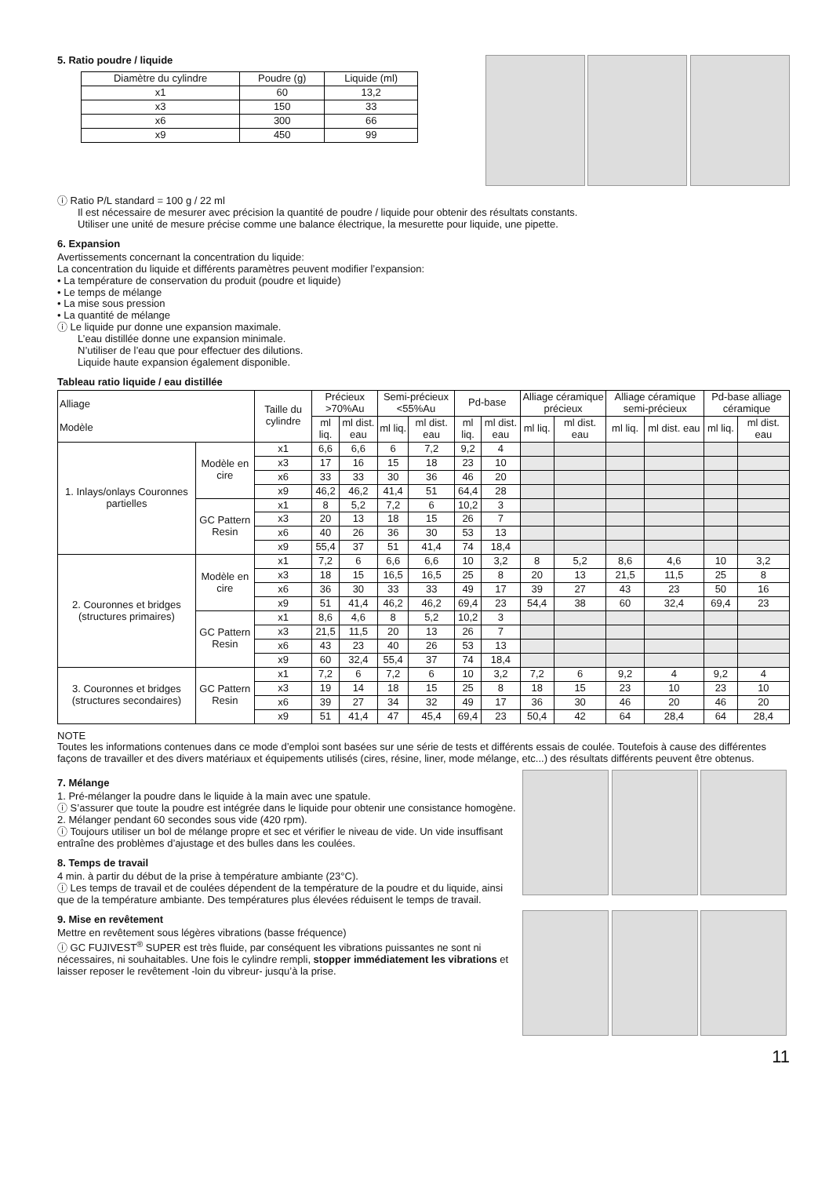5. Ratio poudre / liquide
| Diamètre du cylindre | Poudre (g) | Liquide (ml) |
| --- | --- | --- |
| x1 | 60 | 13,2 |
| x3 | 150 | 33 |
| x6 | 300 | 66 |
| x9 | 450 | 99 |
ⓘ Ratio P/L standard = 100 g / 22 ml
Il est nécessaire de mesurer avec précision la quantité de poudre / liquide pour obtenir des résultats constants.
Utiliser une unité de mesure précise comme une balance électrique, la mesurette pour liquide, une pipette.
6. Expansion
Avertissements concernant la concentration du liquide:
La concentration du liquide et différents paramètres peuvent modifier l’expansion:
• La température de conservation du produit (poudre et liquide)
• Le temps de mélange
• La mise sous pression
• La quantité de mélange
ⓘ Le liquide pur donne une expansion maximale.
L’eau distillée donne une expansion minimale.
N’utiliser de l’eau que pour effectuer des dilutions.
Liquide haute expansion également disponible.
Tableau ratio liquide / eau distillée
| Alliage Modèle | | Taille du cylindre | Précieux >70%Au | | Semi-précieux <55%Au | | Pd-base | | Alliage céramique précieux | | Alliage céramique semi-précieux | | Pd-base alliage céramique | |
| --- | --- | --- | --- | --- | --- | --- | --- | --- | --- | --- | --- | --- | --- | --- |
| | | | ml liq. | ml dist. eau | ml liq. | ml dist. eau | ml liq. | ml dist. eau | ml liq. | ml dist. eau | ml liq. | ml dist. eau | ml liq. | ml dist. eau |
| 1. Inlays/onlays Couronnes partielles | Modèle en cire | x1 | 6,6 | 6,6 | 6 | 7,2 | 9,2 | 4 | | | | | | |
| | | x3 | 17 | 16 | 15 | 18 | 23 | 10 | | | | | | |
| | | x6 | 33 | 33 | 30 | 36 | 46 | 20 | | | | | | |
| | | x9 | 46,2 | 46,2 | 41,4 | 51 | 64,4 | 28 | | | | | | |
| | GC Pattern Resin | x1 | 8 | 5,2 | 7,2 | 6 | 10,2 | 3 | | | | | | |
| | | x3 | 20 | 13 | 18 | 15 | 26 | 7 | | | | | | |
| | | x6 | 40 | 26 | 36 | 30 | 53 | 13 | | | | | | |
| | | x9 | 55,4 | 37 | 51 | 41,4 | 74 | 18,4 | | | | | | |
| 2. Couronnes et bridges (structures primaires) | Modèle en cire | x1 | 7,2 | 6 | 6,6 | 6,6 | 10 | 3,2 | 8 | 5,2 | 8,6 | 4,6 | 10 | 3,2 |
| | | x3 | 18 | 15 | 16,5 | 16,5 | 25 | 8 | 20 | 13 | 21,5 | 11,5 | 25 | 8 |
| | | x6 | 36 | 30 | 33 | 33 | 49 | 17 | 39 | 27 | 43 | 23 | 50 | 16 |
| | | x9 | 51 | 41,4 | 46,2 | 46,2 | 69,4 | 23 | 54,4 | 38 | 60 | 32,4 | 69,4 | 23 |
| | GC Pattern Resin | x1 | 8,6 | 4,6 | 8 | 5,2 | 10,2 | 3 | | | | | | |
| | | x3 | 21,5 | 11,5 | 20 | 13 | 26 | 7 | | | | | | |
| | | x6 | 43 | 23 | 40 | 26 | 53 | 13 | | | | | | |
| | | x9 | 60 | 32,4 | 55,4 | 37 | 74 | 18,4 | | | | | | |
| 3. Couronnes et bridges (structures secondaires) | GC Pattern Resin | x1 | 7,2 | 6 | 7,2 | 6 | 10 | 3,2 | 7,2 | 6 | 9,2 | 4 | 9,2 | 4 |
| | | x3 | 19 | 14 | 18 | 15 | 25 | 8 | 18 | 15 | 23 | 10 | 23 | 10 |
| | | x6 | 39 | 27 | 34 | 32 | 49 | 17 | 36 | 30 | 46 | 20 | 46 | 20 |
| | | x9 | 51 | 41,4 | 47 | 45,4 | 69,4 | 23 | 50,4 | 42 | 64 | 28,4 | 64 | 28,4 |
NOTE
Toutes les informations contenues dans ce mode d’emploi sont basées sur une série de tests et différents essais de coulée. Toutefois à cause des différentes façons de travailler et des divers matériaux et équipements utilisés (cires, résine, liner, mode mélange, etc...) des résultats différents peuvent être obtenus.
7. Mélange
1. Pré-mélanger la poudre dans le liquide à la main avec une spatule.
ⓘ S’assurer que toute la poudre est intégrée dans le liquide pour obtenir une consistance homogène.
2. Mélanger pendant 60 secondes sous vide (420 rpm).
ⓘ Toujours utiliser un bol de mélange propre et sec et vérifier le niveau de vide. Un vide insuffisant entraîne des problèmes d’ajustage et des bulles dans les coulées.
8. Temps de travail
4 min. à partir du début de la prise à température ambiante (23°C).
ⓘ Les temps de travail et de coulées dépendent de la température de la poudre et du liquide, ainsi que de la température ambiante. Des températures plus élevées réduisent le temps de travail.
9. Mise en revêtement
Mettre en revêtement sous légères vibrations (basse fréquence)
ⓘ GC FUJIVEST<sup>®</sup> SUPER est très fluide, par conséquent les vibrations puissantes ne sont ni nécessaires, ni souhaitables. Une fois le cylindre rempli, stopper immédiatement les vibrations et laisser reposer le revêtement -loin du vibreur- jusqu’à la prise.
11